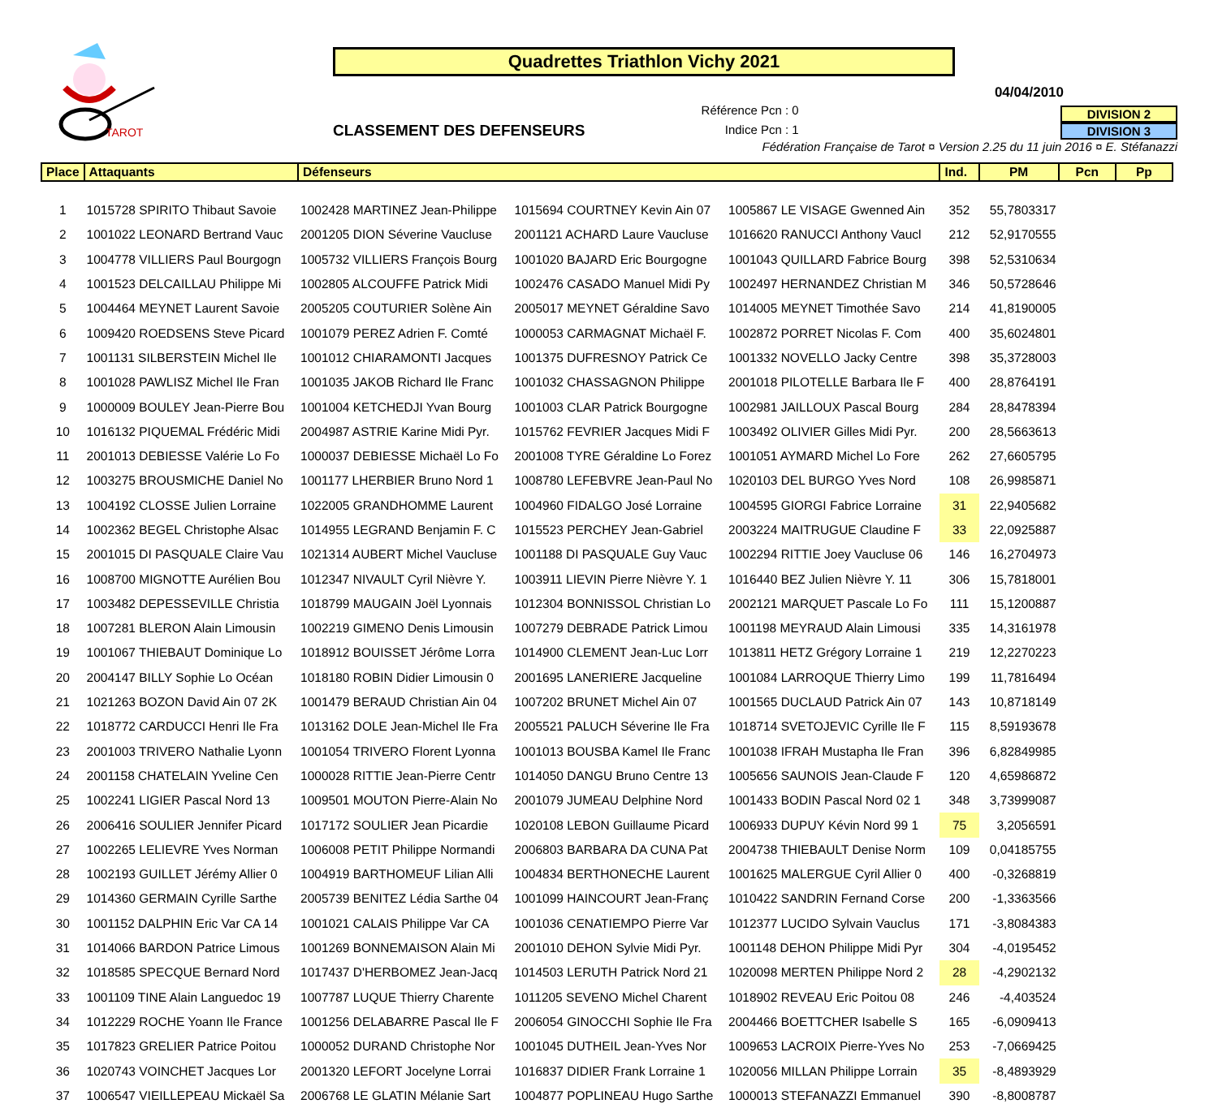TAROT
Quadrettes Triathlon Vichy 2021
04/04/2010
CLASSEMENT DES DEFENSEURS
Référence Pcn : 0
Indice Pcn : 1
DIVISION 2
DIVISION 3
Fédération Française de Tarot ¤ Version 2.25 du 11 juin 2016 ¤ E. Stéfanazzi
| Place | Attaquants | Défenseurs | | | Ind. | PM | Pcn | Pp |
| --- | --- | --- | --- | --- | --- | --- | --- | --- |
| 1 | 1015728 SPIRITO Thibaut Savoie | 1002428 MARTINEZ Jean-Philippe | 1015694 COURTNEY Kevin Ain 07 | 1005867 LE VISAGE Gwenned Ain | 352 | 55,7803317 | | |
| 2 | 1001022 LEONARD Bertrand Vauc | 2001205 DION Séverine Vaucluse | 2001121 ACHARD Laure Vaucluse | 1016620 RANUCCI Anthony Vaucl | 212 | 52,9170555 | | |
| 3 | 1004778 VILLIERS Paul Bourgogn | 1005732 VILLIERS François Bourg | 1001020 BAJARD Eric Bourgogne | 1001043 QUILLARD Fabrice Bourg | 398 | 52,5310634 | | |
| 4 | 1001523 DELCAILLAU Philippe Mi | 1002805 ALCOUFFE Patrick Midi | 1002476 CASADO Manuel Midi Py | 1002497 HERNANDEZ Christian M | 346 | 50,5728646 | | |
| 5 | 1004464 MEYNET Laurent Savoie | 2005205 COUTURIER Solène Ain | 2005017 MEYNET Géraldine Savo | 1014005 MEYNET Timothée Savo | 214 | 41,8190005 | | |
| 6 | 1009420 ROEDSENS Steve Picard | 1001079 PEREZ Adrien F. Comté | 1000053 CARMAGNAT Michaël F. | 1002872 PORRET Nicolas F. Com | 400 | 35,6024801 | | |
| 7 | 1001131 SILBERSTEIN Michel Ile | 1001012 CHIARAMONTI Jacques | 1001375 DUFRESNOY Patrick Ce | 1001332 NOVELLO Jacky Centre | 398 | 35,3728003 | | |
| 8 | 1001028 PAWLISZ Michel Ile Fran | 1001035 JAKOB Richard Ile Franc | 1001032 CHASSAGNON Philippe | 2001018 PILOTELLE Barbara Ile F | 400 | 28,8764191 | | |
| 9 | 1000009 BOULEY Jean-Pierre Bou | 1001004 KETCHEDJI Yvan Bourg | 1001003 CLAR Patrick Bourgogne | 1002981 JAILLOUX Pascal Bourg | 284 | 28,8478394 | | |
| 10 | 1016132 PIQUEMAL Frédéric Midi | 2004987 ASTRIE Karine Midi Pyr. | 1015762 FEVRIER Jacques Midi F | 1003492 OLIVIER Gilles Midi Pyr. | 200 | 28,5663613 | | |
| 11 | 2001013 DEBIESSE Valérie Lo Fo | 1000037 DEBIESSE Michaël Lo Fo | 2001008 TYRE Géraldine Lo Forez | 1001051 AYMARD Michel Lo Fore | 262 | 27,6605795 | | |
| 12 | 1003275 BROUSMICHE Daniel No | 1001177 LHERBIER Bruno Nord 1 | 1008780 LEFEBVRE Jean-Paul No | 1020103 DEL BURGO Yves Nord | 108 | 26,9985871 | | |
| 13 | 1004192 CLOSSE Julien Lorraine | 1022005 GRANDHOMME Laurent | 1004960 FIDALGO José Lorraine | 1004595 GIORGI Fabrice Lorraine | 31 | 22,9405682 | | |
| 14 | 1002362 BEGEL Christophe Alsac | 1014955 LEGRAND Benjamin F. C | 1015523 PERCHEY Jean-Gabriel | 2003224 MAITRUGUE Claudine F | 33 | 22,0925887 | | |
| 15 | 2001015 DI PASQUALE Claire Vau | 1021314 AUBERT Michel Vaucluse | 1001188 DI PASQUALE Guy Vauc | 1002294 RITTIE Joey Vaucluse 06 | 146 | 16,2704973 | | |
| 16 | 1008700 MIGNOTTE Aurélien Bou | 1012347 NIVAULT Cyril Nièvre Y. | 1003911 LIEVIN Pierre Nièvre Y. 1 | 1016440 BEZ Julien Nièvre Y. 11 | 306 | 15,7818001 | | |
| 17 | 1003482 DEPESSEVILLE Christia | 1018799 MAUGAIN Joël Lyonnais | 1012304 BONNISSOL Christian Lo | 2002121 MARQUET Pascale Lo Fo | 111 | 15,1200887 | | |
| 18 | 1007281 BLERON Alain Limousin | 1002219 GIMENO Denis Limousin | 1007279 DEBRADE Patrick Limou | 1001198 MEYRAUD Alain Limousi | 335 | 14,3161978 | | |
| 19 | 1001067 THIEBAUT Dominique Lo | 1018912 BOUISSET Jérôme Lorra | 1014900 CLEMENT Jean-Luc Lorr | 1013811 HETZ Grégory Lorraine 1 | 219 | 12,2270223 | | |
| 20 | 2004147 BILLY Sophie Lo Océan | 1018180 ROBIN Didier Limousin 0 | 2001695 LANERIERE Jacqueline | 1001084 LARROQUE Thierry Limo | 199 | 11,7816494 | | |
| 21 | 1021263 BOZON David Ain 07 2K | 1001479 BERAUD Christian Ain 04 | 1007202 BRUNET Michel Ain 07 | 1001565 DUCLAUD Patrick Ain 07 | 143 | 10,8718149 | | |
| 22 | 1018772 CARDUCCI Henri Ile Fra | 1013162 DOLE Jean-Michel Ile Fra | 2005521 PALUCH Séverine Ile Fra | 1018714 SVETOJEVIC Cyrille Ile F | 115 | 8,59193678 | | |
| 23 | 2001003 TRIVERO Nathalie Lyonn | 1001054 TRIVERO Florent Lyonna | 1001013 BOUSBA Kamel Ile Franc | 1001038 IFRAH Mustapha Ile Fran | 396 | 6,82849985 | | |
| 24 | 2001158 CHATELAIN Yveline Cen | 1000028 RITTIE Jean-Pierre Centr | 1014050 DANGU Bruno Centre 13 | 1005656 SAUNOIS Jean-Claude F | 120 | 4,65986872 | | |
| 25 | 1002241 LIGIER Pascal Nord 13 | 1009501 MOUTON Pierre-Alain No | 2001079 JUMEAU Delphine Nord | 1001433 BODIN Pascal Nord 02 1 | 348 | 3,73999087 | | |
| 26 | 2006416 SOULIER Jennifer Picard | 1017172 SOULIER Jean Picardie | 1020108 LEBON Guillaume Picard | 1006933 DUPUY Kévin Nord 99 1 | 75 | 3,2056591 | | |
| 27 | 1002265 LELIEVRE Yves Norman | 1006008 PETIT Philippe Normandi | 2006803 BARBARA DA CUNA Pat | 2004738 THIEBAULT Denise Norm | 109 | 0,04185755 | | |
| 28 | 1002193 GUILLET Jérémy Allier 0 | 1004919 BARTHOMEUF Lilian Alli | 1004834 BERTHONECHE Laurent | 1001625 MALERGUE Cyril Allier 0 | 400 | -0,3268819 | | |
| 29 | 1014360 GERMAIN Cyrille Sarthe | 2005739 BENITEZ Lédia Sarthe 04 | 1001099 HAINCOURT Jean-Franç | 1010422 SANDRIN Fernand Corse | 200 | -1,3363566 | | |
| 30 | 1001152 DALPHIN Eric Var CA 14 | 1001021 CALAIS Philippe Var CA | 1001036 CENATIEMPO Pierre Var | 1012377 LUCIDO Sylvain Vauclus | 171 | -3,8084383 | | |
| 31 | 1014066 BARDON Patrice Limous | 1001269 BONNEMAISON Alain Mi | 2001010 DEHON Sylvie Midi Pyr. | 1001148 DEHON Philippe Midi Pyr | 304 | -4,0195452 | | |
| 32 | 1018585 SPECQUE Bernard Nord | 1017437 D'HERBOMEZ Jean-Jacq | 1014503 LERUTH Patrick Nord 21 | 1020098 MERTEN Philippe Nord 2 | 28 | -4,2902132 | | |
| 33 | 1001109 TINE Alain Languedoc 19 | 1007787 LUQUE Thierry Charente | 1011205 SEVENO Michel Charent | 1018902 REVEAU Eric Poitou 08 | 246 | -4,403524 | | |
| 34 | 1012229 ROCHE Yoann Ile France | 1001256 DELABARRE Pascal Ile F | 2006054 GINOCCHI Sophie Ile Fra | 2004466 BOETTCHER Isabelle S | 165 | -6,0909413 | | |
| 35 | 1017823 GRELIER Patrice Poitou | 1000052 DURAND Christophe Nor | 1001045 DUTHEIL Jean-Yves Nor | 1009653 LACROIX Pierre-Yves No | 253 | -7,0669425 | | |
| 36 | 1020743 VOINCHET Jacques Lor | 2001320 LEFORT Jocelyne Lorrai | 1016837 DIDIER Frank Lorraine 1 | 1020056 MILLAN Philippe Lorrain | 35 | -8,4893929 | | |
| 37 | 1006547 VIEILLEPEAU Mickaël Sa | 2006768 LE GLATIN Mélanie Sart | 1004877 POPLINEAU Hugo Sarthe | 1000013 STEFANAZZI Emmanuel | 390 | -8,8008787 | | |